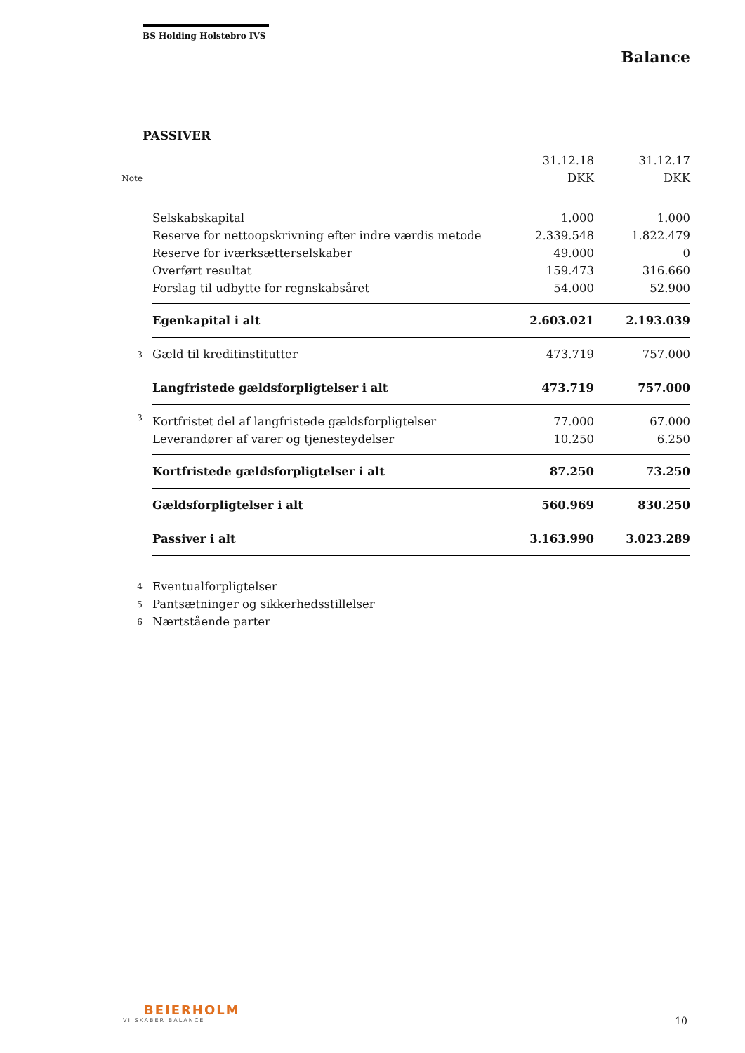BS Holding Holstebro IVS
Balance
PASSIVER
| | | 31.12.18 | 31.12.17 |
| Note | | DKK | DKK |
| | Selskabskapital | 1.000 | 1.000 |
| | Reserve for nettoopskrivning efter indre værdis metode | 2.339.548 | 1.822.479 |
| | Reserve for iværksætterselskaber | 49.000 | 0 |
| | Overført resultat | 159.473 | 316.660 |
| | Forslag til udbytte for regnskabsåret | 54.000 | 52.900 |
| | Egenkapital i alt | 2.603.021 | 2.193.039 |
| 3 | Gæld til kreditinstitutter | 473.719 | 757.000 |
| | Langfristede gældsforpligtelser i alt | 473.719 | 757.000 |
| 3 | Kortfristet del af langfristede gældsforpligtelser | 77.000 | 67.000 |
| | Leverandører af varer og tjenesteydelser | 10.250 | 6.250 |
| | Kortfristede gældsforpligtelser i alt | 87.250 | 73.250 |
| | Gældsforpligtelser i alt | 560.969 | 830.250 |
| | Passiver i alt | 3.163.990 | 3.023.289 |
| 4 | Eventualforpligtelser | | |
| 5 | Pantsætninger og sikkerhedsstillelser | | |
| 6 | Nærtstående parter | | |
BEIERHOLM
VI SKABER BALANCE
10